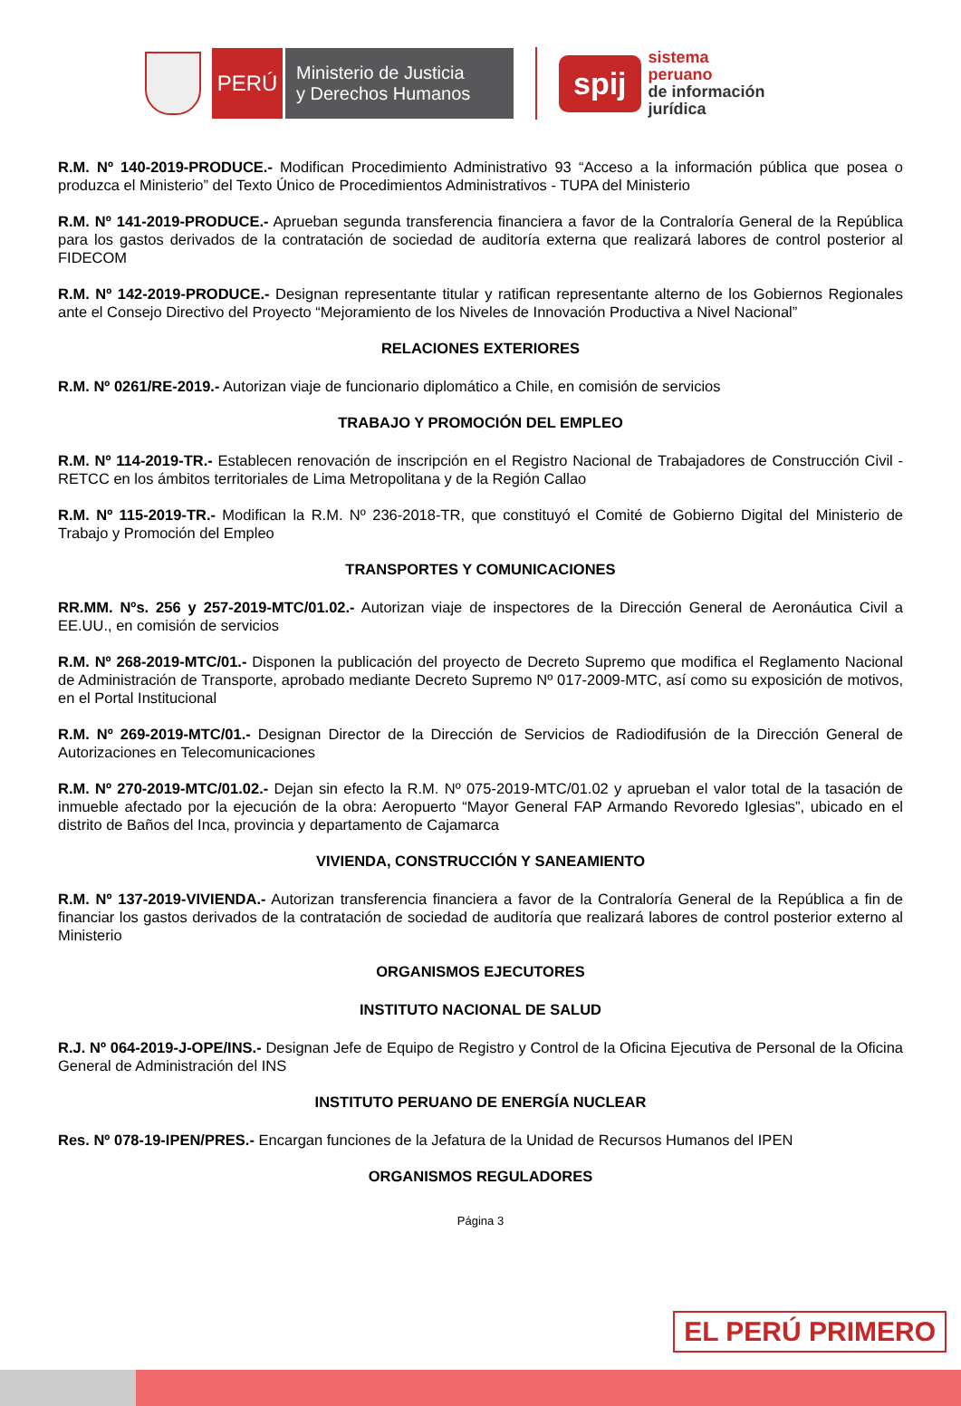PERÚ
Ministerio de Justicia
y Derechos Humanos
spij
sistema
peruano
de información
jurídica
R.M. Nº 140-2019-PRODUCE.- Modifican Procedimiento Administrativo 93 “Acceso a la información pública que posea o produzca el Ministerio” del Texto Único de Procedimientos Administrativos - TUPA del Ministerio
R.M. Nº 141-2019-PRODUCE.- Aprueban segunda transferencia financiera a favor de la Contraloría General de la República para los gastos derivados de la contratación de sociedad de auditoría externa que realizará labores de control posterior al FIDECOM
R.M. Nº 142-2019-PRODUCE.- Designan representante titular y ratifican representante alterno de los Gobiernos Regionales ante el Consejo Directivo del Proyecto “Mejoramiento de los Niveles de Innovación Productiva a Nivel Nacional”
RELACIONES EXTERIORES
R.M. Nº 0261/RE-2019.- Autorizan viaje de funcionario diplomático a Chile, en comisión de servicios
TRABAJO Y PROMOCIÓN DEL EMPLEO
R.M. Nº 114-2019-TR.- Establecen renovación de inscripción en el Registro Nacional de Trabajadores de Construcción Civil - RETCC en los ámbitos territoriales de Lima Metropolitana y de la Región Callao
R.M. Nº 115-2019-TR.- Modifican la R.M. Nº 236-2018-TR, que constituyó el Comité de Gobierno Digital del Ministerio de Trabajo y Promoción del Empleo
TRANSPORTES Y COMUNICACIONES
RR.MM. Nºs. 256 y 257-2019-MTC/01.02.- Autorizan viaje de inspectores de la Dirección General de Aeronáutica Civil a EE.UU., en comisión de servicios
R.M. Nº 268-2019-MTC/01.- Disponen la publicación del proyecto de Decreto Supremo que modifica el Reglamento Nacional de Administración de Transporte, aprobado mediante Decreto Supremo Nº 017-2009-MTC, así como su exposición de motivos, en el Portal Institucional
R.M. Nº 269-2019-MTC/01.- Designan Director de la Dirección de Servicios de Radiodifusión de la Dirección General de Autorizaciones en Telecomunicaciones
R.M. Nº 270-2019-MTC/01.02.- Dejan sin efecto la R.M. Nº 075-2019-MTC/01.02 y aprueban el valor total de la tasación de inmueble afectado por la ejecución de la obra: Aeropuerto “Mayor General FAP Armando Revoredo Iglesias”, ubicado en el distrito de Baños del Inca, provincia y departamento de Cajamarca
VIVIENDA, CONSTRUCCIÓN Y SANEAMIENTO
R.M. Nº 137-2019-VIVIENDA.- Autorizan transferencia financiera a favor de la Contraloría General de la República a fin de financiar los gastos derivados de la contratación de sociedad de auditoría que realizará labores de control posterior externo al Ministerio
ORGANISMOS EJECUTORES
INSTITUTO NACIONAL DE SALUD
R.J. Nº 064-2019-J-OPE/INS.- Designan Jefe de Equipo de Registro y Control de la Oficina Ejecutiva de Personal de la Oficina General de Administración del INS
INSTITUTO PERUANO DE ENERGÍA NUCLEAR
Res. Nº 078-19-IPEN/PRES.- Encargan funciones de la Jefatura de la Unidad de Recursos Humanos del IPEN
ORGANISMOS REGULADORES
Página 3
EL PERÚ PRIMERO